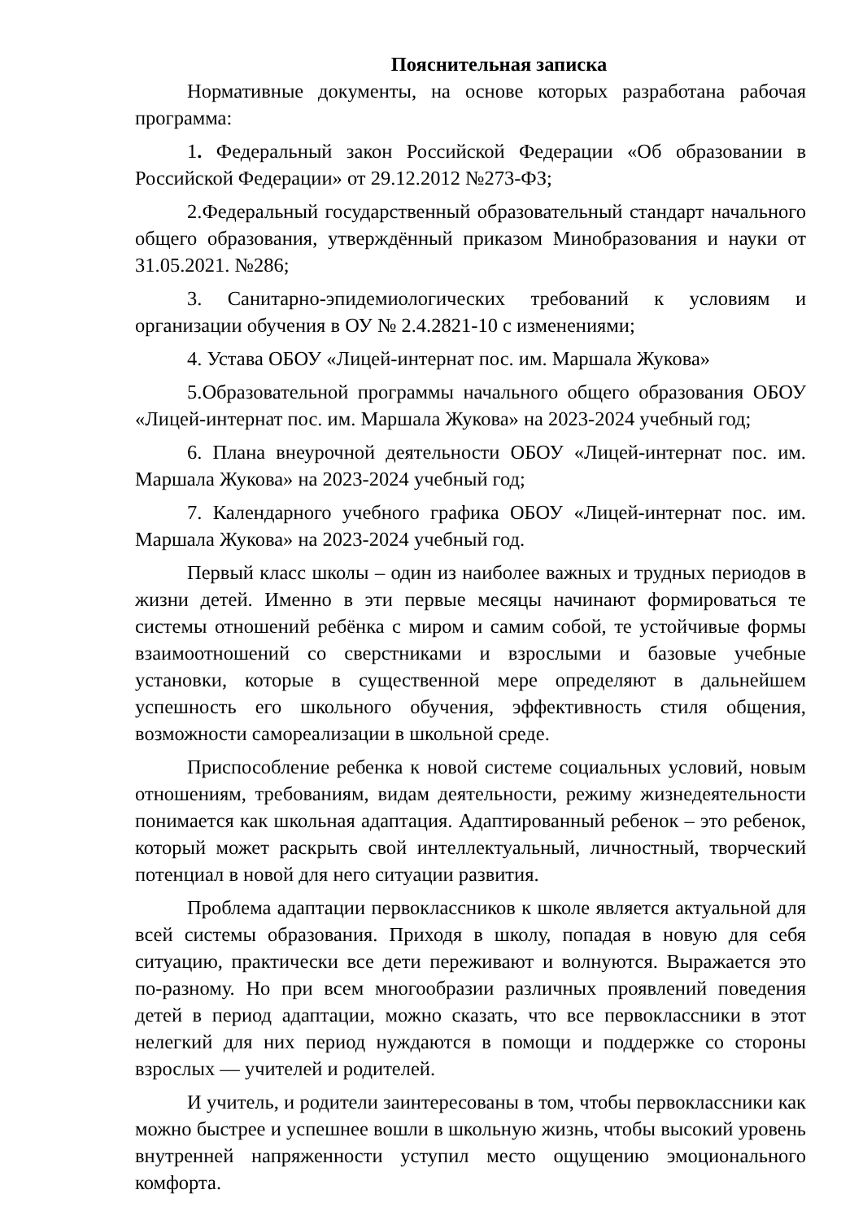Пояснительная записка
Нормативные документы, на основе которых разработана рабочая программа:
1. Федеральный закон Российской Федерации «Об образовании в Российской Федерации» от 29.12.2012 №273-ФЗ;
2.Федеральный государственный образовательный стандарт начального общего образования, утверждённый приказом Минобразования и науки от 31.05.2021. №286;
3. Санитарно-эпидемиологических требований к условиям и организации обучения в ОУ № 2.4.2821-10 с изменениями;
4. Устава ОБОУ «Лицей-интернат пос. им. Маршала Жукова»
5.Образовательной программы начального общего образования ОБОУ «Лицей-интернат пос. им. Маршала Жукова» на 2023-2024 учебный год;
6. Плана внеурочной деятельности ОБОУ «Лицей-интернат пос. им. Маршала Жукова» на 2023-2024 учебный год;
7. Календарного учебного графика ОБОУ «Лицей-интернат пос. им. Маршала Жукова» на 2023-2024 учебный год.
Первый класс школы – один из наиболее важных и трудных периодов в жизни детей. Именно в эти первые месяцы начинают формироваться те системы отношений ребёнка с миром и самим собой, те устойчивые формы взаимоотношений со сверстниками и взрослыми и базовые учебные установки, которые в существенной мере определяют в дальнейшем успешность его школьного обучения, эффективность стиля общения, возможности самореализации в школьной среде.
Приспособление ребенка к новой системе социальных условий, новым отношениям, требованиям, видам деятельности, режиму жизнедеятельности понимается как школьная адаптация. Адаптированный ребенок – это ребенок, который может раскрыть свой интеллектуальный, личностный, творческий потенциал в новой для него ситуации развития.
Проблема адаптации первоклассников к школе является актуальной для всей системы образования. Приходя в школу, попадая в новую для себя ситуацию, практически все дети переживают и волнуются. Выражается это по-разному. Но при всем многообразии различных проявлений поведения детей в период адаптации, можно сказать, что все первоклассники в этот нелегкий для них период нуждаются в помощи и поддержке со стороны взрослых — учителей и родителей.
И учитель, и родители заинтересованы в том, чтобы первоклассники как можно быстрее и успешнее вошли в школьную жизнь, чтобы высокий уровень внутренней напряженности уступил место ощущению эмоционального комфорта.